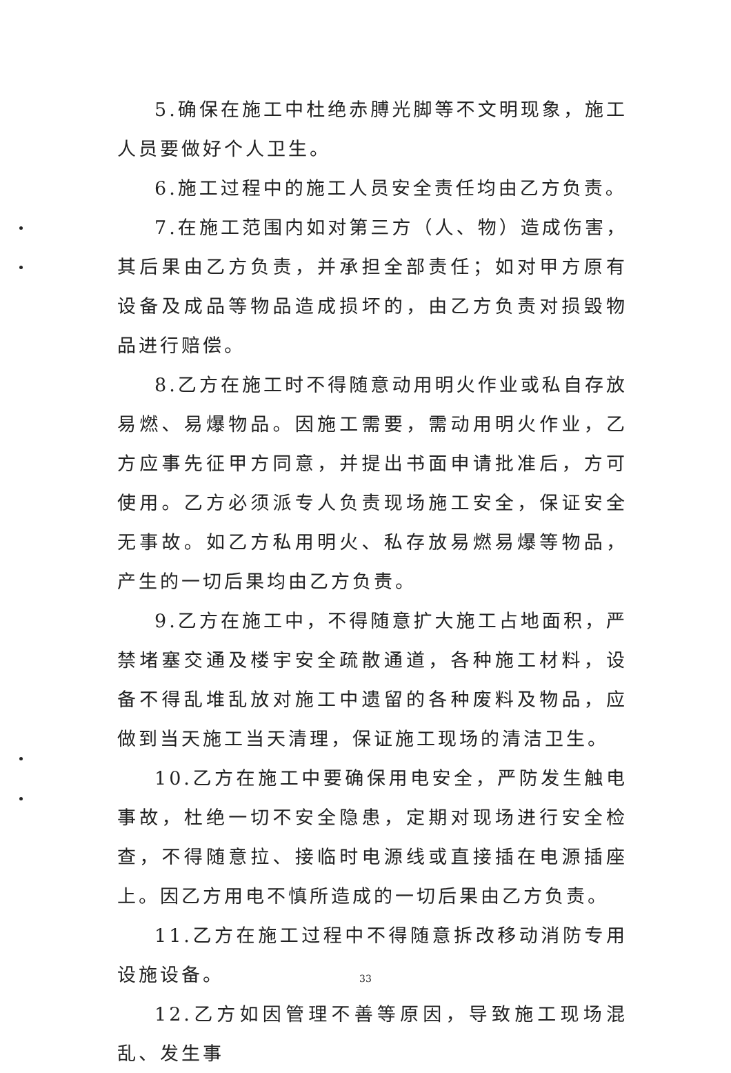5.确保在施工中杜绝赤膊光脚等不文明现象，施工人员要做好个人卫生。
6.施工过程中的施工人员安全责任均由乙方负责。
7.在施工范围内如对第三方（人、物）造成伤害，其后果由乙方负责，并承担全部责任；如对甲方原有设备及成品等物品造成损坏的，由乙方负责对损毁物品进行赔偿。
8.乙方在施工时不得随意动用明火作业或私自存放易燃、易爆物品。因施工需要，需动用明火作业，乙方应事先征甲方同意，并提出书面申请批准后，方可使用。乙方必须派专人负责现场施工安全，保证安全无事故。如乙方私用明火、私存放易燃易爆等物品，产生的一切后果均由乙方负责。
9.乙方在施工中，不得随意扩大施工占地面积，严禁堵塞交通及楼宇安全疏散通道，各种施工材料，设备不得乱堆乱放对施工中遗留的各种废料及物品，应做到当天施工当天清理，保证施工现场的清洁卫生。
10.乙方在施工中要确保用电安全，严防发生触电事故，杜绝一切不安全隐患，定期对现场进行安全检查，不得随意拉、接临时电源线或直接插在电源插座上。因乙方用电不慎所造成的一切后果由乙方负责。
11.乙方在施工过程中不得随意拆改移动消防专用设施设备。
12.乙方如因管理不善等原因，导致施工现场混乱、发生事
33